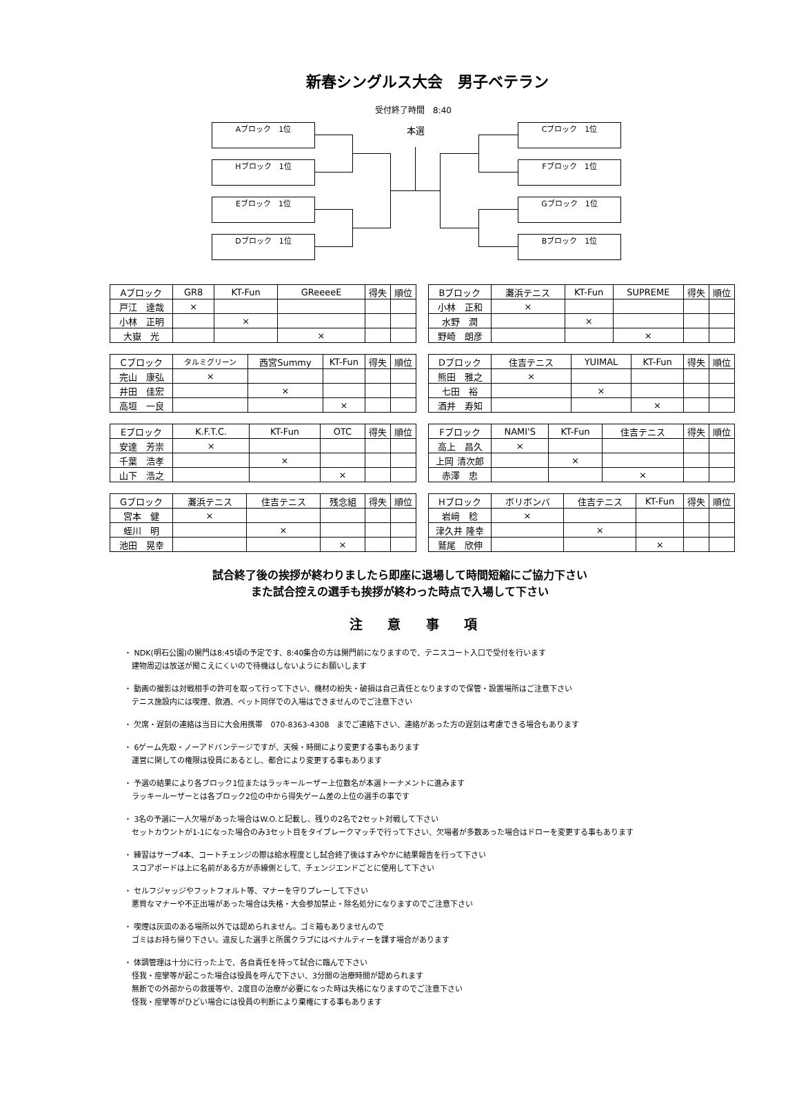新春シングルス大会　男子ベテラン
受付終了時間　8:40
Aブロック　1位
Hブロック　1位
Eブロック　1位
Dブロック　1位
本選 Cブロック　1位
Fブロック　1位
Gブロック　1位
Bブロック　1位
| Aブロック | GR8 | KT-Fun | GReeeeE | 得失 | 順位 |
| --- | --- | --- | --- | --- | --- |
| 戸江 達哉 | × | | | | |
| 小林 正明 | | × | | | |
| 大嶽 光 | | | × | | |
| Bブロック | 灘浜テニス | KT-Fun | SUPREME | 得失 | 順位 |
| --- | --- | --- | --- | --- | --- |
| 小林 正和 | × | | | | |
| 水野 潤 | | × | | | |
| 野崎 朗彦 | | | × | | |
| Cブロック | タルミグリーン | 西宮Summy | KT-Fun | 得失 | 順位 |
| --- | --- | --- | --- | --- | --- |
| 完山 康弘 | × | | | | |
| 井田 佳宏 | | × | | | |
| 高垣 一良 | | | × | | |
| Dブロック | 住吉テニス | YUIMAL | KT-Fun | 得失 | 順位 |
| --- | --- | --- | --- | --- | --- |
| 熊田 雅之 | × | | | | |
| 七田 裕 | | × | | | |
| 酒井 寿知 | | | × | | |
| Eブロック | K.F.T.C. | KT-Fun | OTC | 得失 | 順位 |
| --- | --- | --- | --- | --- | --- |
| 安達 芳崇 | × | | | | |
| 千葉 浩孝 | | × | | | |
| 山下 浩之 | | | × | | |
| Fブロック | NAMI'S | KT-Fun | 住吉テニス | 得失 | 順位 |
| --- | --- | --- | --- | --- | --- |
| 高上 昌久 | × | | | | |
| 上岡 清次郎 | | × | | | |
| 赤澤 忠 | | | × | | |
| Gブロック | 灘浜テニス | 住吉テニス | 残念組 | 得失 | 順位 |
| --- | --- | --- | --- | --- | --- |
| 宮本 健 | × | | | | |
| 蛭川 明 | | × | | | |
| 池田 晃幸 | | | × | | |
| Hブロック | ボリボンバ | 住吉テニス | KT-Fun | 得失 | 順位 |
| --- | --- | --- | --- | --- | --- |
| 岩﨑 稔 | × | | | | |
| 津久井 隆幸 | | × | | | |
| 鷲尾 欣伸 | | | × | | |
試合終了後の挨拶が終わりましたら即座に退場して時間短縮にご協力下さい
また試合控えの選手も挨拶が終わった時点で入場して下さい
注 意 事 項
・ NDK(明石公園)の開門は8:45頃の予定です、8:40集合の方は開門前になりますので、テニスコート入口で受付を行います
　建物周辺は放送が聞こえにくいので待機はしないようにお願いします
・ 動画の撮影は対戦相手の許可を取って行って下さい、機材の紛失・破損は自己責任となりますので保管・設置場所はご注意下さい
　テニス施設内には喫煙、飲酒、ペット同伴での入場はできませんのでご注意下さい
・ 欠席・遅刻の連絡は当日に大会用携帯　070-8363-4308　までご連絡下さい、連絡があった方の遅刻は考慮できる場合もあります
・ 6ゲーム先取・ノーアドバンテージですが、天候・時間により変更する事もあります
　運営に関しての権限は役員にあるとし、都合により変更する事もあります
・ 予選の結果により各ブロック1位またはラッキールーザー上位数名が本選トーナメントに進みます
　ラッキールーザーとは各ブロック2位の中から得失ゲーム差の上位の選手の事です
・ 3名の予選に一人欠場があった場合はW.O.と記載し、残りの2名で2セット対戦して下さい
　セットカウントが1-1になった場合のみ3セット目をタイブレークマッチで行って下さい、欠場者が多数あった場合はドローを変更する事もあります
・ 練習はサーブ4本、コートチェンジの際は給水程度とし試合終了後はすみやかに結果報告を行って下さい
　スコアボードは上に名前がある方が赤線側として、チェンジエンドごとに使用して下さい
・ セルフジャッジやフットフォルト等、マナーを守りプレーして下さい
　悪質なマナーや不正出場があった場合は失格・大会参加禁止・除名処分になりますのでご注意下さい
・ 喫煙は灰皿のある場所以外では認められません。ゴミ箱もありませんので
　ゴミはお持ち帰り下さい。違反した選手と所属クラブにはペナルティーを課す場合があります
・ 体調管理は十分に行った上で、各自責任を持って試合に臨んで下さい
　怪我・痙攣等が起こった場合は役員を呼んで下さい、3分間の治療時間が認められます
　無断での外部からの救援等や、2度目の治療が必要になった時は失格になりますのでご注意下さい
　怪我・痙攣等がひどい場合には役員の判断により棄権にする事もあります